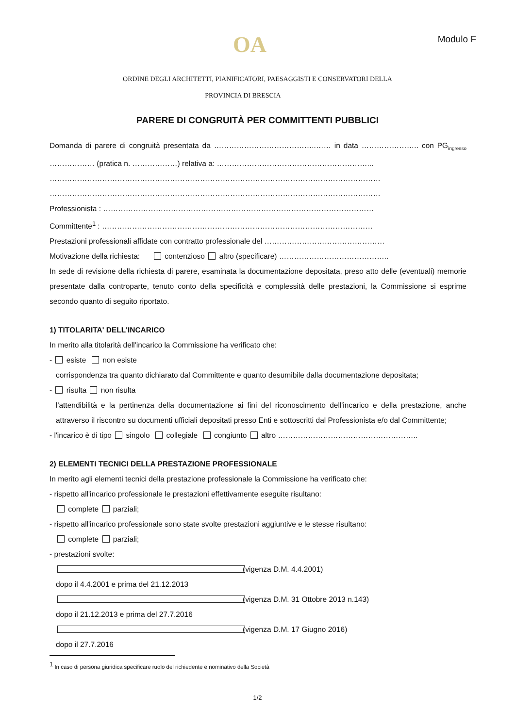OA Modulo F
ORDINE DEGLI ARCHITETTI, PIANIFICATORI, PAESAGGISTI E CONSERVATORI DELLA
PROVINCIA DI BRESCIA
PARERE DI CONGRUITÀ PER COMMITTENTI PUBBLICI
Domanda di parere di congruità presentata da …………………………………..…… in data ………………….. con PG<sub>ingresso</sub> ……………… (pratica n. ………………) relativa a: ……………………………………………………...
……………………………………………………………………………………………………………………
……………………………………………………………………………………………………………………
Professionista : ………………………………………………………………………………………………
Committente<sup>1</sup> : ………………………………………………………………………………………………
Prestazioni professionali affidate con contratto professionale del …………………………………………
Motivazione della richiesta: contenzioso altro (specificare) ……………………………………..
In sede di revisione della richiesta di parere, esaminata la documentazione depositata, preso atto delle (eventuali) memorie presentate dalla controparte, tenuto conto della specificità e complessità delle prestazioni, la Commissione si esprime secondo quanto di seguito riportato.
1) TITOLARITA' DELL'INCARICO
In merito alla titolarità dell'incarico la Commissione ha verificato che:
- esiste non esiste
corrispondenza tra quanto dichiarato dal Committente e quanto desumibile dalla documentazione depositata;
- risulta non risulta
l'attendibilità e la pertinenza della documentazione ai fini del riconoscimento dell'incarico e della prestazione, anche attraverso il riscontro su documenti ufficiali depositati presso Enti e sottoscritti dal Professionista e/o dal Committente;
- l'incarico è di tipo singolo collegiale congiunto altro ………………………………………………..
2) ELEMENTI TECNICI DELLA PRESTAZIONE PROFESSIONALE
In merito agli elementi tecnici della prestazione professionale la Commissione ha verificato che:
- rispetto all'incarico professionale le prestazioni effettivamente eseguite risultano:
complete parziali;
- rispetto all'incarico professionale sono state svolte prestazioni aggiuntive e le stesse risultano:
complete parziali;
- prestazioni svolte:
dopo il 4.4.2001 e prima del 21.12.2013 (vigenza D.M. 4.4.2001)
dopo il 21.12.2013 e prima del 27.7.2016 (vigenza D.M. 31 Ottobre 2013 n.143)
dopo il 27.7.2016 (vigenza D.M. 17 Giugno 2016)
<sup>1</sup> In caso di persona giuridica specificare ruolo del richiedente e nominativo della Società
1/2